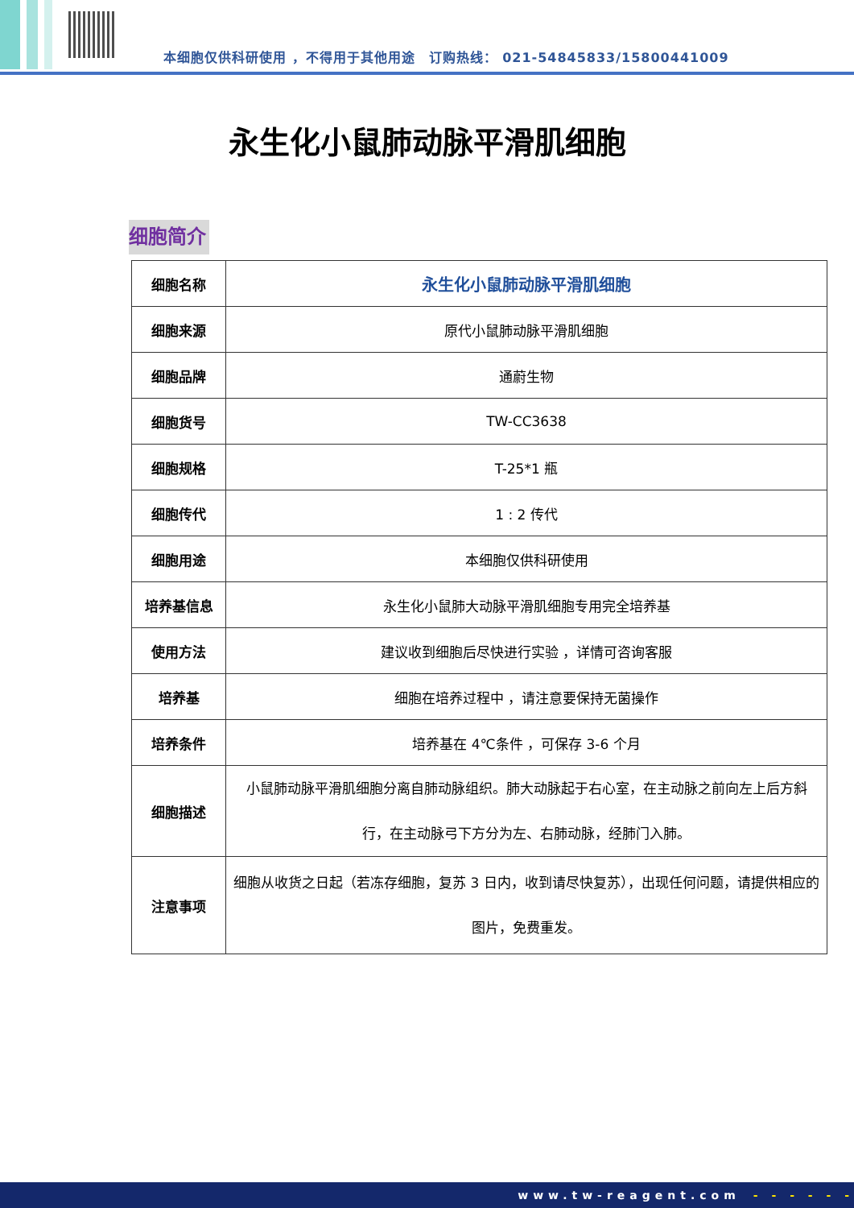本细胞仅供科研使用 ，不得用于其他用途　订购热线： 021-54845833/15800441009
永生化小鼠肺动脉平滑肌细胞
细胞简介
| 细胞名称 | 永生化小鼠肺动脉平滑肌细胞 |
| 细胞来源 | 原代小鼠肺动脉平滑肌细胞 |
| 细胞品牌 | 通蔚生物 |
| 细胞货号 | TW-CC3638 |
| 细胞规格 | T-25*1 瓶 |
| 细胞传代 | 1 : 2 传代 |
| 细胞用途 | 本细胞仅供科研使用 |
| 培养基信息 | 永生化小鼠肺大动脉平滑肌细胞专用完全培养基 |
| 使用方法 | 建议收到细胞后尽快进行实验 ，详情可咨询客服 |
| 培养基 | 细胞在培养过程中 ，请注意要保持无菌操作 |
| 培养条件 | 培养基在 4℃条件 ，可保存 3-6 个月 |
| 细胞描述 | 小鼠肺动脉平滑肌细胞分离自肺动脉组织。肺大动脉起于右心室，在主动脉之前向左上后方斜行，在主动脉弓下方分为左、右肺动脉，经肺门入肺。 |
| 注意事项 | 细胞从收货之日起（若冻存细胞，复苏 3 日内，收到请尽快复苏），出现任何问题，请提供相应的图片，免费重发。 |
www.tw-reagent.com - - - - - -